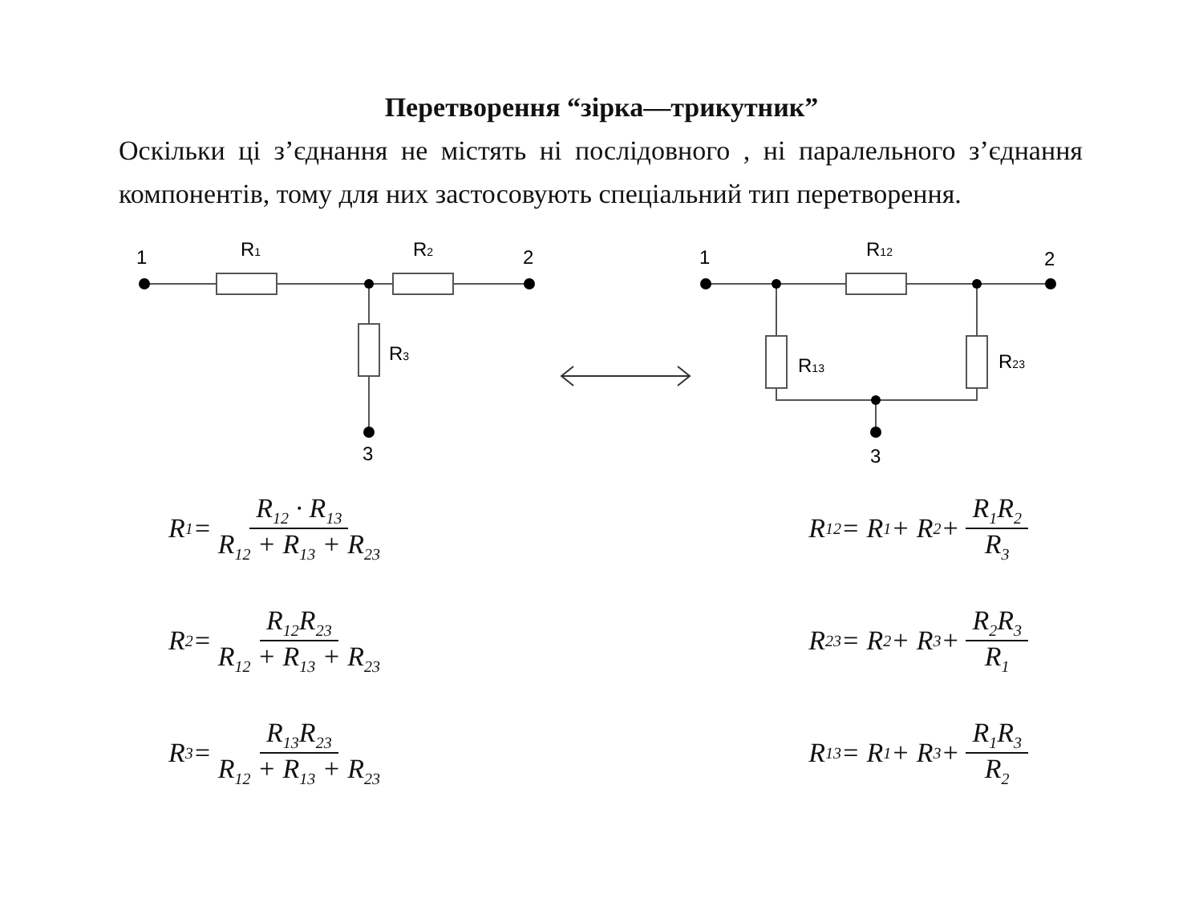Перетворення “зірка—трикутник”
Оскільки ці з’єднання не містять ні послідовного , ні паралельного з’єднання компонентів, тому для них застосовують спеціальний тип перетворення.
1
R1
R2
2
R3
3
1
R12
2
R13
R23
3
R<sub>1</sub> = R<sub>12</sub> · R<sub>13</sub> R<sub>12</sub> + R<sub>13</sub> + R<sub>23</sub>
R<sub>2</sub> = R<sub>12</sub>R<sub>23</sub> R<sub>12</sub> + R<sub>13</sub> + R<sub>23</sub>
R<sub>3</sub> = R<sub>13</sub>R<sub>23</sub> R<sub>12</sub> + R<sub>13</sub> + R<sub>23</sub>
R<sub>12</sub> = R<sub>1</sub> + R<sub>2</sub> + R<sub>1</sub>R<sub>2</sub> R<sub>3</sub>
R<sub>23</sub> = R<sub>2</sub> + R<sub>3</sub> + R<sub>2</sub>R<sub>3</sub> R<sub>1</sub>
R<sub>13</sub> = R<sub>1</sub> + R<sub>3</sub> + R<sub>1</sub>R<sub>3</sub> R<sub>2</sub>